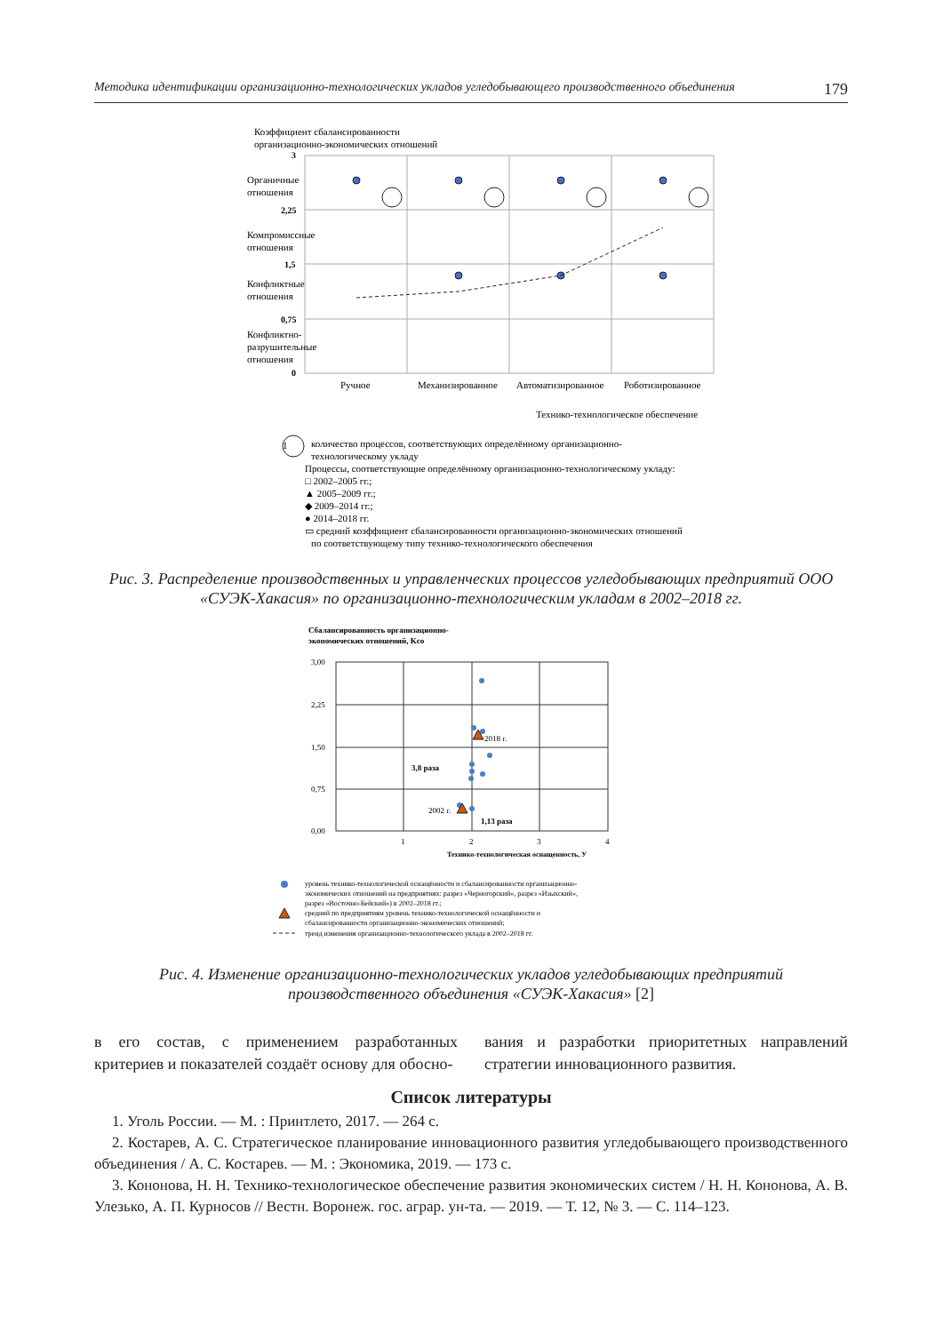Методика идентификации организационно-технологических укладов угледобывающего производственного объединения 179
Коэффициент сбалансированности
организационно-экономических отношений
3
2,25
1,5
0,75
0
Органичные
отношения
Компромиссные
отношения
Конфликтные
отношения
Конфликтно-
разрушительные
отношения
Ручное
Механизированное
Автоматизированное
Роботизированное
Технико-технологическое обеспечение
1
количество процессов, соответствующих определённому организационно-
технологическому укладу
Процессы, соответствующие определённому организационно-технологическому укладу:
□ 2002–2005 гг.;
▲ 2005–2009 гг.;
◆ 2009–2014 гг.;
● 2014–2018 гг.
▭ средний коэффициент сбалансированности организационно-экономических отношений
по соответствующему типу технико-технологического обеспечения
Рис. 3. Распределение производственных и управленческих процессов угледобывающих предприятий ООО «СУЭК-Хакасия» по организационно-технологическим укладам в 2002–2018 гг.
Сбалансированность организационно-
экономических отношений, Kсо
3,00
2,25
1,50
0,75
0,00
1
2
3
4
2018 г.
2002 г.
3,8 раза
1,13 раза
Технико-технологическая оснащенность, У
уровень технико-технологической оснащённости и сбалансированности организационно-
экономических отношений на предприятиях: разрез «Черногорский», разрез «Изыхский»,
разрез «Восточно-Бейский») в 2002–2018 гг.;
средний по предприятиям уровень технико-технологической оснащённости и
сбалансированности организационно-экономических отношений;
тренд изменения организационно-технологического уклада в 2002–2018 гг.
Рис. 4. Изменение организационно-технологических укладов угледобывающих предприятий производственного объединения «СУЭК-Хакасия» [2]
в его состав, с применением разработанных критериев и показателей создаёт основу для обосно-
вания и разработки приоритетных направлений стратегии инновационного развития.
Список литературы
1. Уголь России. — М. : Принтлето, 2017. — 264 с.
2. Костарев, А. С. Стратегическое планирование инновационного развития угледобывающего производственного объединения / А. С. Костарев. — М. : Экономика, 2019. — 173 с.
3. Кононова, Н. Н. Технико-технологическое обеспечение развития экономических систем / Н. Н. Кононова, А. В. Улезько, А. П. Курносов // Вестн. Воронеж. гос. аграр. ун-та. — 2019. — Т. 12, № 3. — С. 114–123.